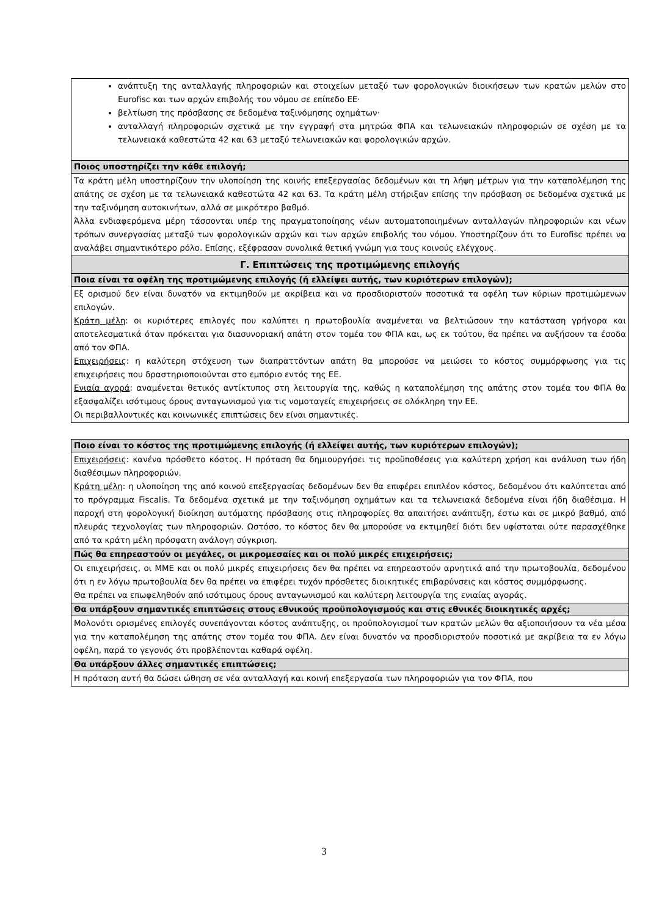| ανάπτυξη της ανταλλαγής πληροφοριών και στοιχείων μεταξύ των φορολογικών διοικήσεων των κρατών μελών στο Eurofisc και των αρχών επιβολής του νόμου σε επίπεδο ΕΕ· βελτίωση της πρόσβασης σε δεδομένα ταξινόμησης οχημάτων· ανταλλαγή πληροφοριών σχετικά με την εγγραφή στα μητρώα ΦΠΑ και τελωνειακών πληροφοριών σε σχέση με τα τελωνειακά καθεστώτα 42 και 63 μεταξύ τελωνειακών και φορολογικών αρχών. |
| Ποιος υποστηρίζει την κάθε επιλογή; |
| Τα κράτη μέλη υποστηρίζουν την υλοποίηση της κοινής επεξεργασίας δεδομένων και τη λήψη μέτρων για την καταπολέμηση της απάτης σε σχέση με τα τελωνειακά καθεστώτα 42 και 63. Τα κράτη μέλη στήριξαν επίσης την πρόσβαση σε δεδομένα σχετικά με την ταξινόμηση αυτοκινήτων, αλλά σε μικρότερο βαθμό. Άλλα ενδιαφερόμενα μέρη τάσσονται υπέρ της πραγματοποίησης νέων αυτοματοποιημένων ανταλλαγών πληροφοριών και νέων τρόπων συνεργασίας μεταξύ των φορολογικών αρχών και των αρχών επιβολής του νόμου. Υποστηρίζουν ότι το Eurofisc πρέπει να αναλάβει σημαντικότερο ρόλο. Επίσης, εξέφρασαν συνολικά θετική γνώμη για τους κοινούς ελέγχους. |
| Γ. Επιπτώσεις της προτιμώμενης επιλογής |
| Ποια είναι τα οφέλη της προτιμώμενης επιλογής (ή ελλείψει αυτής, των κυριότερων επιλογών); |
| Εξ ορισμού δεν είναι δυνατόν να εκτιμηθούν με ακρίβεια και να προσδιοριστούν ποσοτικά τα οφέλη των κύριων προτιμώμενων επιλογών. Κράτη μέλη : οι κυριότερες επιλογές που καλύπτει η πρωτοβουλία αναμένεται να βελτιώσουν την κατάσταση γρήγορα και αποτελεσματικά όταν πρόκειται για διασυνοριακή απάτη στον τομέα του ΦΠΑ και, ως εκ τούτου, θα πρέπει να αυξήσουν τα έσοδα από τον ΦΠΑ. Επιχειρήσεις : η καλύτερη στόχευση των διαπραττόντων απάτη θα μπορούσε να μειώσει το κόστος συμμόρφωσης για τις επιχειρήσεις που δραστηριοποιούνται στο εμπόριο εντός της ΕΕ. Ενιαία αγορά : αναμένεται θετικός αντίκτυπος στη λειτουργία της, καθώς η καταπολέμηση της απάτης στον τομέα του ΦΠΑ θα εξασφαλίζει ισότιμους όρους ανταγωνισμού για τις νομοταγείς επιχειρήσεις σε ολόκληρη την ΕΕ. Οι περιβαλλοντικές και κοινωνικές επιπτώσεις δεν είναι σημαντικές. |
| Ποιο είναι το κόστος της προτιμώμενης επιλογής (ή ελλείψει αυτής, των κυριότερων επιλογών); |
| Επιχειρήσεις : κανένα πρόσθετο κόστος. Η πρόταση θα δημιουργήσει τις προϋποθέσεις για καλύτερη χρήση και ανάλυση των ήδη διαθέσιμων πληροφοριών. Κράτη μέλη : η υλοποίηση της από κοινού επεξεργασίας δεδομένων δεν θα επιφέρει επιπλέον κόστος, δεδομένου ότι καλύπτεται από το πρόγραμμα Fiscalis. Τα δεδομένα σχετικά με την ταξινόμηση οχημάτων και τα τελωνειακά δεδομένα είναι ήδη διαθέσιμα. Η παροχή στη φορολογική διοίκηση αυτόματης πρόσβασης στις πληροφορίες θα απαιτήσει ανάπτυξη, έστω και σε μικρό βαθμό, από πλευράς τεχνολογίας των πληροφοριών. Ωστόσο, το κόστος δεν θα μπορούσε να εκτιμηθεί διότι δεν υφίσταται ούτε παρασχέθηκε από τα κράτη μέλη πρόσφατη ανάλογη σύγκριση. |
| Πώς θα επηρεαστούν οι μεγάλες, οι μικρομεσαίες και οι πολύ μικρές επιχειρήσεις; |
| Οι επιχειρήσεις, οι ΜΜΕ και οι πολύ μικρές επιχειρήσεις δεν θα πρέπει να επηρεαστούν αρνητικά από την πρωτοβουλία, δεδομένου ότι η εν λόγω πρωτοβουλία δεν θα πρέπει να επιφέρει τυχόν πρόσθετες διοικητικές επιβαρύνσεις και κόστος συμμόρφωσης. Θα πρέπει να επωφεληθούν από ισότιμους όρους ανταγωνισμού και καλύτερη λειτουργία της ενιαίας αγοράς. |
| Θα υπάρξουν σημαντικές επιπτώσεις στους εθνικούς προϋπολογισμούς και στις εθνικές διοικητικές αρχές; |
| Μολονότι ορισμένες επιλογές συνεπάγονται κόστος ανάπτυξης, οι προϋπολογισμοί των κρατών μελών θα αξιοποιήσουν τα νέα μέσα για την καταπολέμηση της απάτης στον τομέα του ΦΠΑ. Δεν είναι δυνατόν να προσδιοριστούν ποσοτικά με ακρίβεια τα εν λόγω οφέλη, παρά το γεγονός ότι προβλέπονται καθαρά οφέλη. |
| Θα υπάρξουν άλλες σημαντικές επιπτώσεις; |
| Η πρόταση αυτή θα δώσει ώθηση σε νέα ανταλλαγή και κοινή επεξεργασία των πληροφοριών για τον ΦΠΑ, που |
3